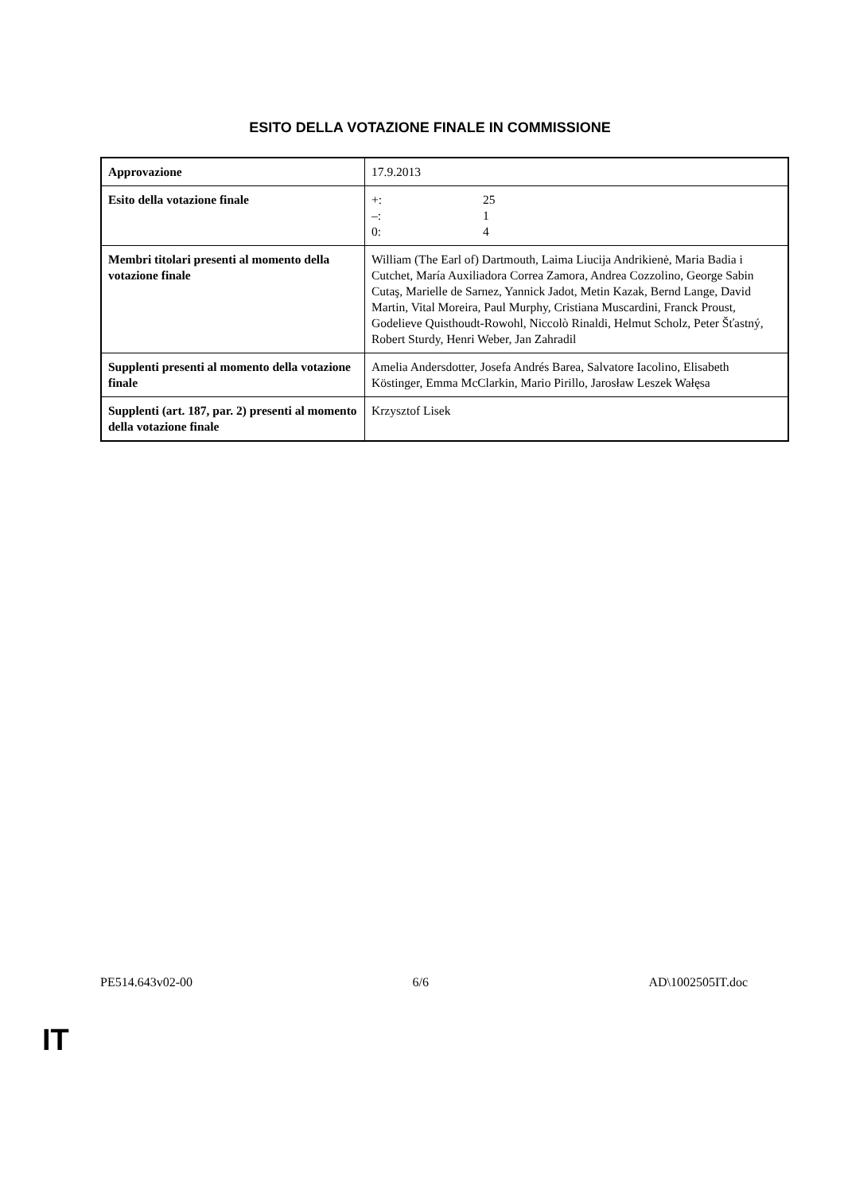ESITO DELLA VOTAZIONE FINALE IN COMMISSIONE
| Approvazione | 17.9.2013 |
| Esito della votazione finale | +: 25 –: 1 0: 4 |
| Membri titolari presenti al momento della votazione finale | William (The Earl of) Dartmouth, Laima Liucija Andrikienė, Maria Badia i Cutchet, María Auxiliadora Correa Zamora, Andrea Cozzolino, George Sabin Cutaş, Marielle de Sarnez, Yannick Jadot, Metin Kazak, Bernd Lange, David Martin, Vital Moreira, Paul Murphy, Cristiana Muscardini, Franck Proust, Godelieve Quisthoudt-Rowohl, Niccolò Rinaldi, Helmut Scholz, Peter Šťastný, Robert Sturdy, Henri Weber, Jan Zahradil |
| Supplenti presenti al momento della votazione finale | Amelia Andersdotter, Josefa Andrés Barea, Salvatore Iacolino, Elisabeth Köstinger, Emma McClarkin, Mario Pirillo, Jarosław Leszek Wałęsa |
| Supplenti (art. 187, par. 2) presenti al momento della votazione finale | Krzysztof Lisek |
PE514.643v02-00 6/6 AD\1002505IT.doc
IT